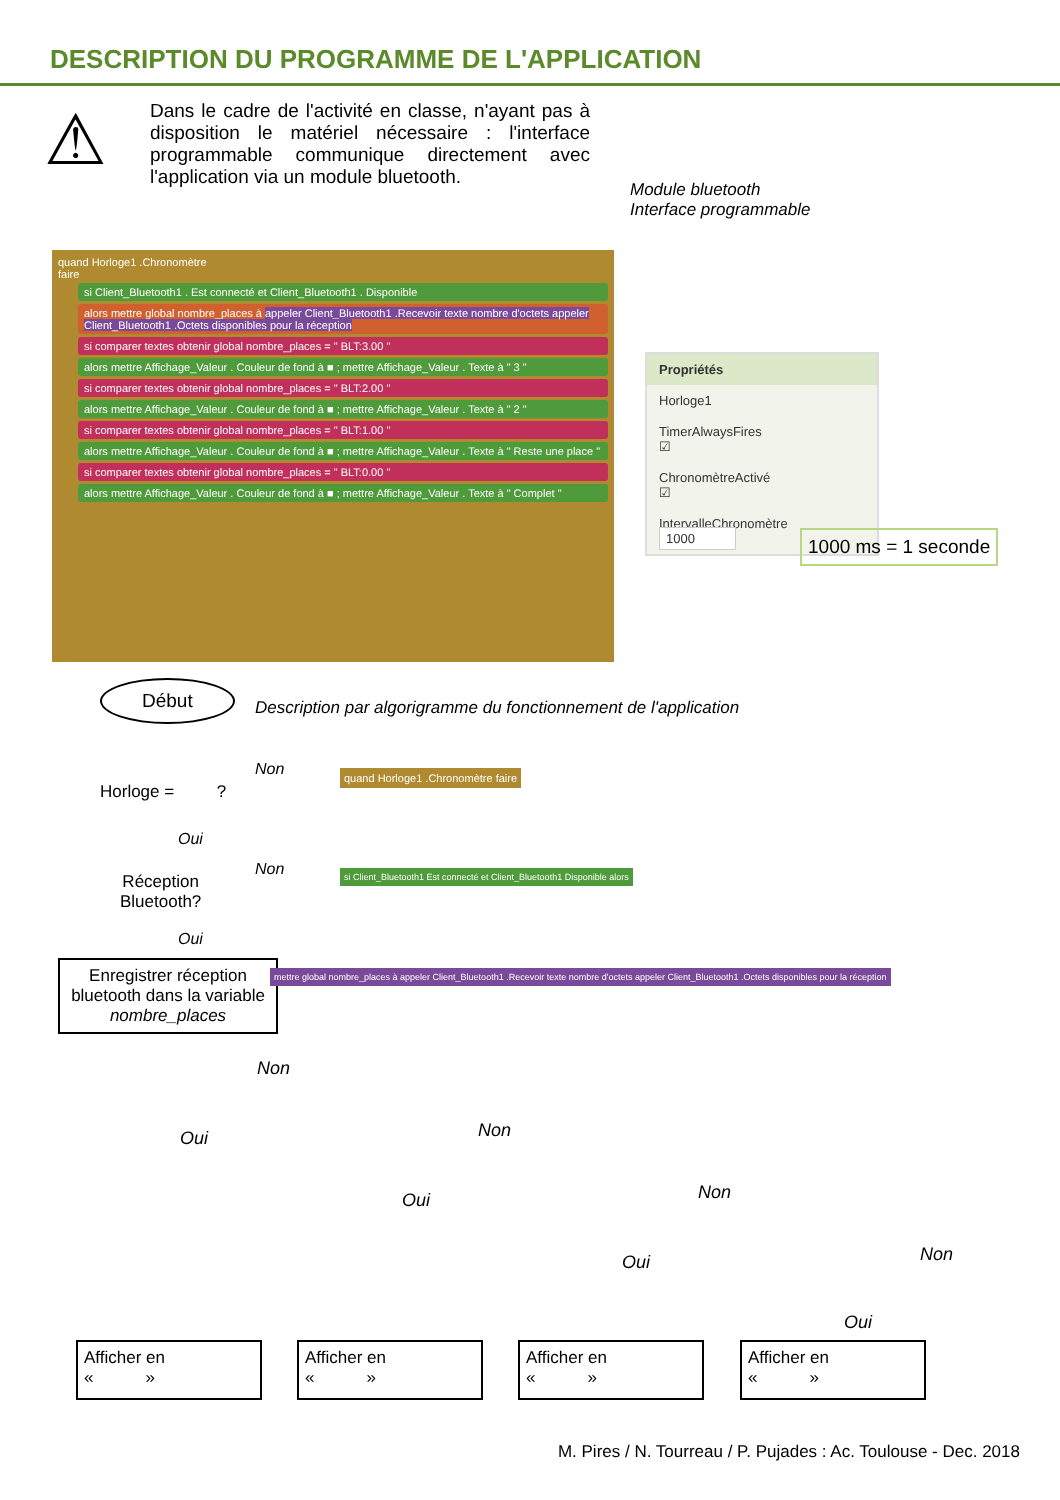DESCRIPTION DU PROGRAMME DE L'APPLICATION
⚠
Dans le cadre de l'activité en classe, n'ayant pas à disposition le matériel nécessaire : l'interface programmable communique directement avec l'application via un module bluetooth.
Module bluetooth
Interface programmable
quand Horloge1 .Chronomètre
faire
si Client_Bluetooth1 . Est connecté et Client_Bluetooth1 . Disponible
alors mettre global nombre_places à appeler Client_Bluetooth1 .Recevoir texte nombre d'octets appeler Client_Bluetooth1 .Octets disponibles pour la réception
si comparer textes obtenir global nombre_places = " BLT:3.00 "
alors mettre Affichage_Valeur . Couleur de fond à ■ ; mettre Affichage_Valeur . Texte à " 3 "
si comparer textes obtenir global nombre_places = " BLT:2.00 "
alors mettre Affichage_Valeur . Couleur de fond à ■ ; mettre Affichage_Valeur . Texte à " 2 "
si comparer textes obtenir global nombre_places = " BLT:1.00 "
alors mettre Affichage_Valeur . Couleur de fond à ■ ; mettre Affichage_Valeur . Texte à " Reste une place "
si comparer textes obtenir global nombre_places = " BLT:0.00 "
alors mettre Affichage_Valeur . Couleur de fond à ■ ; mettre Affichage_Valeur . Texte à " Complet "
Propriétés
Horloge1
TimerAlwaysFires
☑
ChronomètreActivé
☑
IntervalleChronomètre
1000
1000 ms = 1 seconde
Début
Description par algorigramme du fonctionnement de l'application
Horloge = ?
Non
Oui
quand Horloge1 .Chronomètre faire
Réception
Bluetooth?
Non
Oui
si Client_Bluetooth1 Est connecté et Client_Bluetooth1 Disponible alors
Enregistrer réception bluetooth dans la variable nombre_places
mettre global nombre_places à appeler Client_Bluetooth1 .Recevoir texte nombre d'octets appeler Client_Bluetooth1 .Octets disponibles pour la réception
Non
Oui Non
Oui Non
Oui Non
Oui
Afficher en
« »
Afficher en
« »
Afficher en
« »
Afficher en
« »
M. Pires / N. Tourreau / P. Pujades : Ac. Toulouse - Dec. 2018